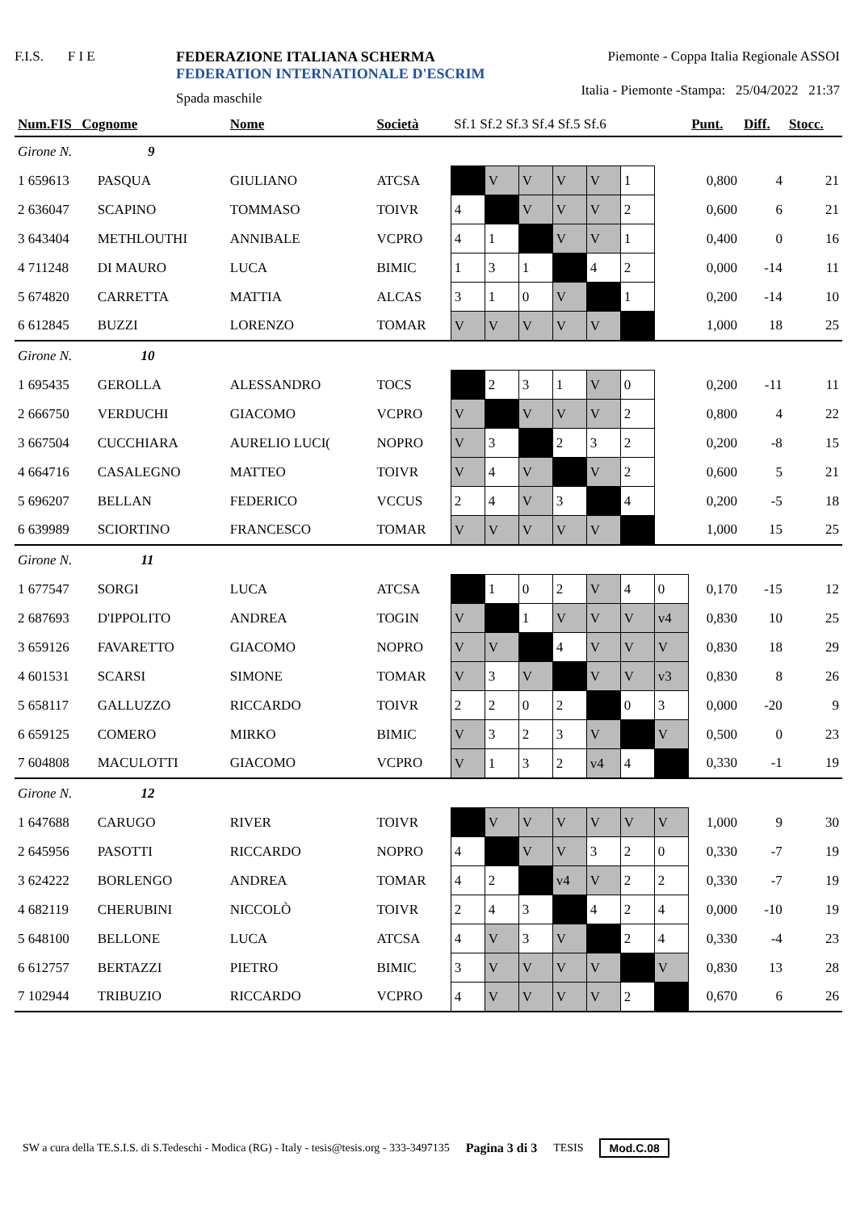F.I.S. F I E FEDERAZIONE ITALIANA SCHERMA
FEDERATION INTERNATIONALE D'ESCRIM
Spada maschile
Piemonte - Coppa Italia Regionale ASSOI
Italia - Piemonte -Stampa: 25/04/2022 21:37
| Num.FIS Cognome | | Nome | Società | Sf.1 Sf.2 Sf.3 Sf.4 Sf.5 Sf.6 | | | | | | | Punt. | Diff. | Stocc. |
| --- | --- | --- | --- | --- | --- | --- | --- | --- | --- | --- | --- | --- | --- |
| Girone N. 9 | | | | | | | | | | | | | |
| 1 659613 | PASQUA | GIULIANO | ATCSA | | V | V | V | V | 1 | | 0,800 | 4 | 21 |
| 2 636047 | SCAPINO | TOMMASO | TOIVR | 4 | | V | V | V | 2 | | 0,600 | 6 | 21 |
| 3 643404 | METHLOUTHI | ANNIBALE | VCPRO | 4 | 1 | | V | V | 1 | | 0,400 | 0 | 16 |
| 4 711248 | DI MAURO | LUCA | BIMIC | 1 | 3 | 1 | | 4 | 2 | | 0,000 | -14 | 11 |
| 5 674820 | CARRETTA | MATTIA | ALCAS | 3 | 1 | 0 | V | | 1 | | 0,200 | -14 | 10 |
| 6 612845 | BUZZI | LORENZO | TOMAR | V | V | V | V | V | | | 1,000 | 18 | 25 |
| Girone N. 10 | | | | | | | | | | | | | |
| 1 695435 | GEROLLA | ALESSANDRO | TOCS | | 2 | 3 | 1 | V | 0 | | 0,200 | -11 | 11 |
| 2 666750 | VERDUCHI | GIACOMO | VCPRO | V | | V | V | V | 2 | | 0,800 | 4 | 22 |
| 3 667504 | CUCCHIARA | AURELIO LUCI( | NOPRO | V | 3 | | 2 | 3 | 2 | | 0,200 | -8 | 15 |
| 4 664716 | CASALEGNO | MATTEO | TOIVR | V | 4 | V | | V | 2 | | 0,600 | 5 | 21 |
| 5 696207 | BELLAN | FEDERICO | VCCUS | 2 | 4 | V | 3 | | 4 | | 0,200 | -5 | 18 |
| 6 639989 | SCIORTINO | FRANCESCO | TOMAR | V | V | V | V | V | | | 1,000 | 15 | 25 |
| Girone N. 11 | | | | | | | | | | | | | |
| 1 677547 | SORGI | LUCA | ATCSA | | 1 | 0 | 2 | V | 4 | 0 | 0,170 | -15 | 12 |
| 2 687693 | D'IPPOLITO | ANDREA | TOGIN | V | | 1 | V | V | V | v4 | 0,830 | 10 | 25 |
| 3 659126 | FAVARETTO | GIACOMO | NOPRO | V | V | | 4 | V | V | V | 0,830 | 18 | 29 |
| 4 601531 | SCARSI | SIMONE | TOMAR | V | 3 | V | | V | V | v3 | 0,830 | 8 | 26 |
| 5 658117 | GALLUZZO | RICCARDO | TOIVR | 2 | 2 | 0 | 2 | | 0 | 3 | 0,000 | -20 | 9 |
| 6 659125 | COMERO | MIRKO | BIMIC | V | 3 | 2 | 3 | V | | V | 0,500 | 0 | 23 |
| 7 604808 | MACULOTTI | GIACOMO | VCPRO | V | 1 | 3 | 2 | v4 | 4 | | 0,330 | -1 | 19 |
| Girone N. 12 | | | | | | | | | | | | | |
| 1 647688 | CARUGO | RIVER | TOIVR | | V | V | V | V | V | V | 1,000 | 9 | 30 |
| 2 645956 | PASOTTI | RICCARDO | NOPRO | 4 | | V | V | 3 | 2 | 0 | 0,330 | -7 | 19 |
| 3 624222 | BORLENGO | ANDREA | TOMAR | 4 | 2 | | v4 | V | 2 | 2 | 0,330 | -7 | 19 |
| 4 682119 | CHERUBINI | NICCOLÒ | TOIVR | 2 | 4 | 3 | | 4 | 2 | 4 | 0,000 | -10 | 19 |
| 5 648100 | BELLONE | LUCA | ATCSA | 4 | V | 3 | V | | 2 | 4 | 0,330 | -4 | 23 |
| 6 612757 | BERTAZZI | PIETRO | BIMIC | 3 | V | V | V | V | | V | 0,830 | 13 | 28 |
| 7 102944 | TRIBUZIO | RICCARDO | VCPRO | 4 | V | V | V | V | 2 | | 0,670 | 6 | 26 |
SW a cura della TE.S.I.S. di S.Tedeschi - Modica (RG) - Italy - tesis@tesis.org - 333-3497135 Pagina 3 di 3 TESIS Mod.C.08